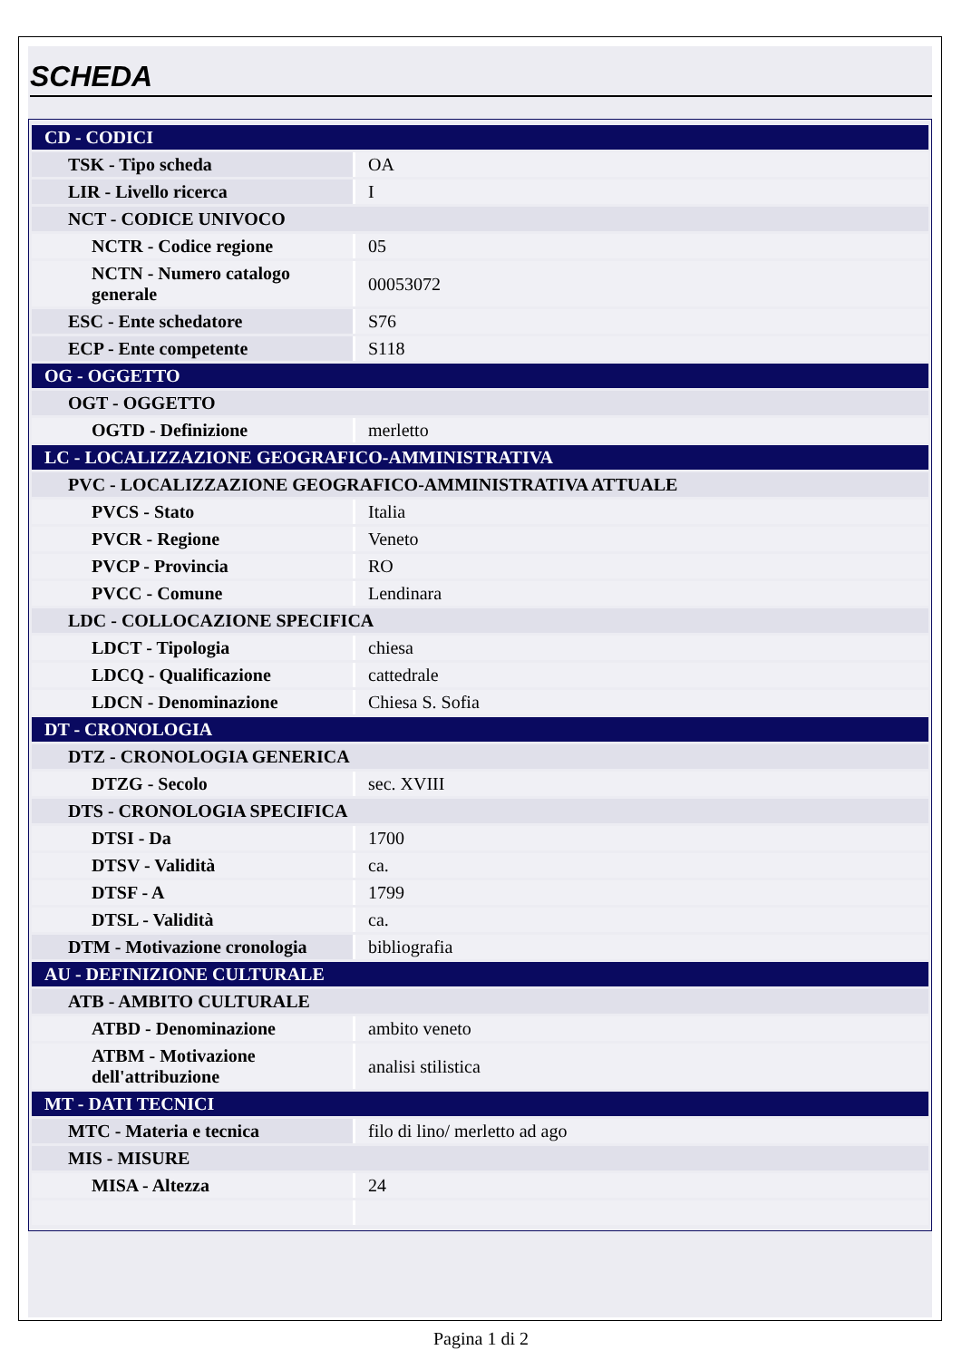SCHEDA
| CD - CODICI | |
| TSK - Tipo scheda | OA |
| LIR - Livello ricerca | I |
| NCT - CODICE UNIVOCO | |
| NCTR - Codice regione | 05 |
| NCTN - Numero catalogo generale | 00053072 |
| ESC - Ente schedatore | S76 |
| ECP - Ente competente | S118 |
| OG - OGGETTO | |
| OGT - OGGETTO | |
| OGTD - Definizione | merletto |
| LC - LOCALIZZAZIONE GEOGRAFICO-AMMINISTRATIVA | |
| PVC - LOCALIZZAZIONE GEOGRAFICO-AMMINISTRATIVA ATTUALE | |
| PVCS - Stato | Italia |
| PVCR - Regione | Veneto |
| PVCP - Provincia | RO |
| PVCC - Comune | Lendinara |
| LDC - COLLOCAZIONE SPECIFICA | |
| LDCT - Tipologia | chiesa |
| LDCQ - Qualificazione | cattedrale |
| LDCN - Denominazione | Chiesa S. Sofia |
| DT - CRONOLOGIA | |
| DTZ - CRONOLOGIA GENERICA | |
| DTZG - Secolo | sec. XVIII |
| DTS - CRONOLOGIA SPECIFICA | |
| DTSI - Da | 1700 |
| DTSV - Validità | ca. |
| DTSF - A | 1799 |
| DTSL - Validità | ca. |
| DTM - Motivazione cronologia | bibliografia |
| AU - DEFINIZIONE CULTURALE | |
| ATB - AMBITO CULTURALE | |
| ATBD - Denominazione | ambito veneto |
| ATBM - Motivazione dell'attribuzione | analisi stilistica |
| MT - DATI TECNICI | |
| MTC - Materia e tecnica | filo di lino/ merletto ad ago |
| MIS - MISURE | |
| MISA - Altezza | 24 |
Pagina 1 di 2